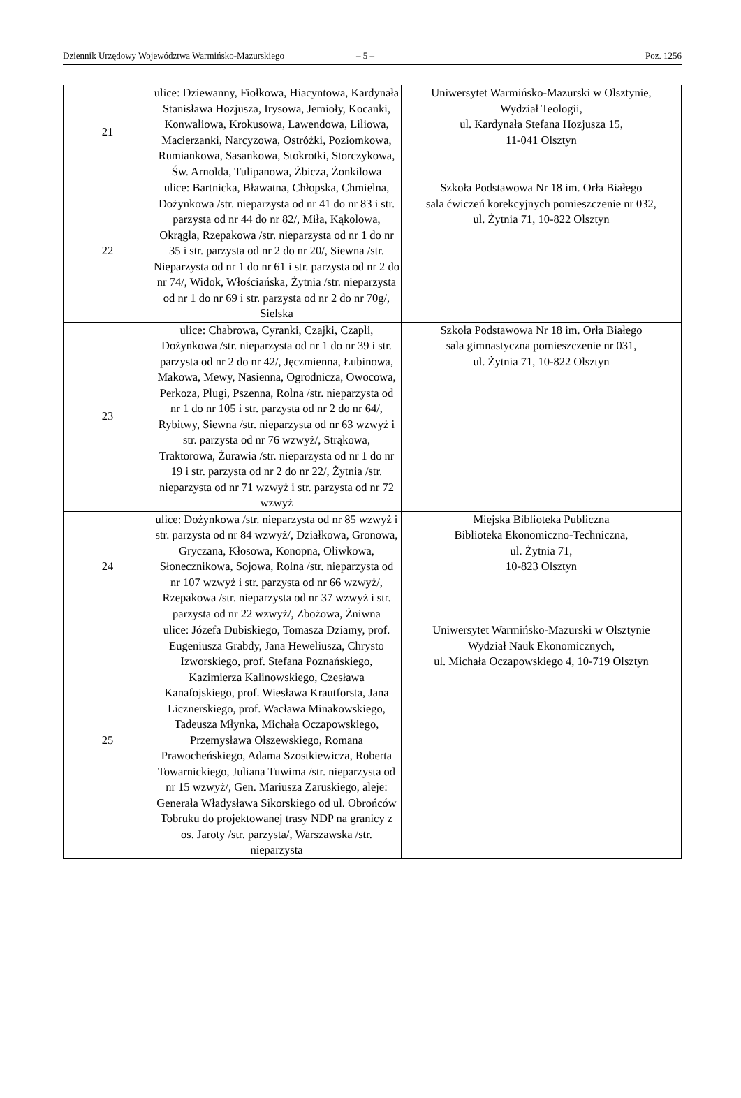Dziennik Urzędowy Województwa Warmińsko-Mazurskiego – 5 – Poz. 1256
| 21 | ulice: Dziewanny, Fiołkowa, Hiacyntowa, Kardynała Stanisława Hozjusza, Irysowa, Jemioły, Kocanki, Konwaliowa, Krokusowa, Lawendowa, Liliowa, Macierzanki, Narcyzowa, Ostróżki, Poziomkowa, Rumiankowa, Sasankowa, Stokrotki, Storczykowa, Św. Arnolda, Tulipanowa, Żbicza, Żonkilowa | Uniwersytet Warmińsko-Mazurski w Olsztynie, Wydział Teologii, ul. Kardynała Stefana Hozjusza 15, 11-041 Olsztyn |
| 22 | ulice: Bartnicka, Bławatna, Chłopska, Chmielna, Dożynkowa /str. nieparzysta od nr 41 do nr 83 i str. parzysta od nr 44 do nr 82/, Miła, Kąkolowa, Okrągła, Rzepakowa /str. nieparzysta od nr 1 do nr 35 i str. parzysta od nr 2 do nr 20/, Siewna /str. Nieparzysta od nr 1 do nr 61 i str. parzysta od nr 2 do nr 74/, Widok, Włościańska, Żytnia /str. nieparzysta od nr 1 do nr 69 i str. parzysta od nr 2 do nr 70g/, Sielska | Szkoła Podstawowa Nr 18 im. Orła Białego sala ćwiczeń korekcyjnych pomieszczenie nr 032, ul. Żytnia 71, 10-822 Olsztyn |
| 23 | ulice: Chabrowa, Cyranki, Czajki, Czapli, Dożynkowa /str. nieparzysta od nr 1 do nr 39 i str. parzysta od nr 2 do nr 42/, Jęczmienna, Łubinowa, Makowa, Mewy, Nasienna, Ogrodnicza, Owocowa, Perkoza, Pługi, Pszenna, Rolna /str. nieparzysta od nr 1 do nr 105 i str. parzysta od nr 2 do nr 64/, Rybitwy, Siewna /str. nieparzysta od nr 63 wzwyż i str. parzysta od nr 76 wzwyż/, Strąkowa, Traktorowa, Żurawia /str. nieparzysta od nr 1 do nr 19 i str. parzysta od nr 2 do nr 22/, Żytnia /str. nieparzysta od nr 71 wzwyż i str. parzysta od nr 72 wzwyż | Szkoła Podstawowa Nr 18 im. Orła Białego sala gimnastyczna pomieszczenie nr 031, ul. Żytnia 71, 10-822 Olsztyn |
| 24 | ulice: Dożynkowa /str. nieparzysta od nr 85 wzwyż i str. parzysta od nr 84 wzwyż/, Działkowa, Gronowa, Gryczana, Kłosowa, Konopna, Oliwkowa, Słonecznikowa, Sojowa, Rolna /str. nieparzysta od nr 107 wzwyż i str. parzysta od nr 66 wzwyż/, Rzepakowa /str. nieparzysta od nr 37 wzwyż i str. parzysta od nr 22 wzwyż/, Zbożowa, Żniwna | Miejska Biblioteka Publiczna Biblioteka Ekonomiczno-Techniczna, ul. Żytnia 71, 10-823 Olsztyn |
| 25 | ulice: Józefa Dubiskiego, Tomasza Dziamy, prof. Eugeniusza Grabdy, Jana Heweliusza, Chrysto Izworskiego, prof. Stefana Poznańskiego, Kazimierza Kalinowskiego, Czesława Kanafojskiego, prof. Wiesława Krautforsta, Jana Licznerskiego, prof. Wacława Minakowskiego, Tadeusza Młynka, Michała Oczapowskiego, Przemysława Olszewskiego, Romana Prawocheńskiego, Adama Szostkiewicza, Roberta Towarnickiego, Juliana Tuwima /str. nieparzysta od nr 15 wzwyż/, Gen. Mariusza Zaruskiego, aleje: Generała Władysława Sikorskiego od ul. Obrońców Tobruku do projektowanej trasy NDP na granicy z os. Jaroty /str. parzysta/, Warszawska /str. nieparzysta | Uniwersytet Warmińsko-Mazurski w Olsztynie Wydział Nauk Ekonomicznych, ul. Michała Oczapowskiego 4, 10-719 Olsztyn |